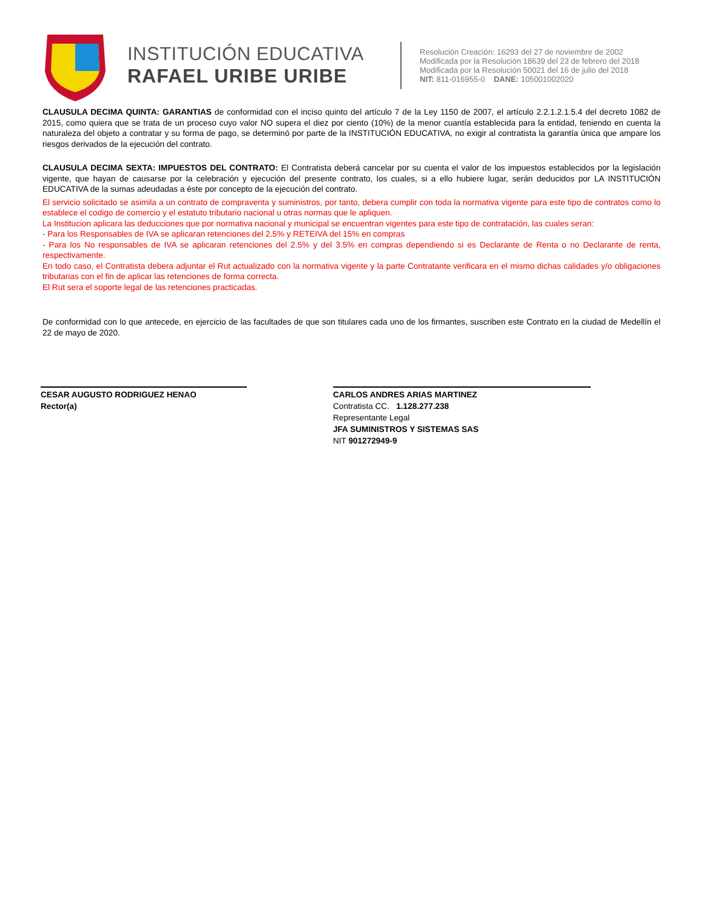INSTITUCIÓN EDUCATIVA
RAFAEL URIBE URIBE
Resolución Creación: 16293 del 27 de noviembre de 2002
Modificada por la Resolución 18639 del 23 de febrero del 2018
Modificada por la Resolución 50021 del 16 de julio del 2018
NIT: 811-016955-0 DANE: 105001002020
CLAUSULA DECIMA QUINTA: GARANTIAS de conformidad con el inciso quinto del artículo 7 de la Ley 1150 de 2007, el artículo 2.2.1.2.1.5.4 del decreto 1082 de 2015, como quiera que se trata de un proceso cuyo valor NO supera el diez por ciento (10%) de la menor cuantía establecida para la entidad, teniendo en cuenta la naturaleza del objeto a contratar y su forma de pago, se determinó por parte de la INSTITUCIÓN EDUCATIVA, no exigir al contratista la garantía única que ampare los riesgos derivados de la ejecución del contrato.
CLAUSULA DECIMA SEXTA: IMPUESTOS DEL CONTRATO: El Contratista deberá cancelar por su cuenta el valor de los impuestos establecidos por la legislación vigente, que hayan de causarse por la celebración y ejecución del presente contrato, los cuales, si a ello hubiere lugar, serán deducidos por LA INSTITUCIÓN EDUCATIVA de la sumas adeudadas a éste por concepto de la ejecución del contrato.
El servicio solicitado se asimila a un contrato de compraventa y suministros, por tanto, debera cumplir con toda la normativa vigente para este tipo de contratos como lo establece el codigo de comercio y el estatuto tributario nacional u otras normas que le apliquen.
La Institucion aplicara las deducciones que por normativa nacional y municipal se encuentran vigentes para este tipo de contratación, las cuales seran:
- Para los Responsables de IVA se aplicaran retenciones del 2.5% y RETEIVA del 15% en compras
- Para los No responsables de IVA se aplicaran retenciones del 2.5% y del 3.5% en compras dependiendo si es Declarante de Renta o no Declarante de renta, respectivamente.
En todo caso, el Contratista debera adjuntar el Rut actualizado con la normativa vigente y la parte Contratante verificara en el mismo dichas calidades y/o obligaciones tributarias con el fin de aplicar las retenciones de forma correcta.
El Rut sera el soporte legal de las retenciones practicadas.
De conformidad con lo que antecede, en ejercicio de las facultades de que son titulares cada uno de los firmantes, suscriben este Contrato en la ciudad de Medellín el 22 de mayo de 2020.
CESAR AUGUSTO RODRIGUEZ HENAO
Rector(a)
CARLOS ANDRES ARIAS MARTINEZ
Contratista CC. 1.128.277.238
Representante Legal
JFA SUMINISTROS Y SISTEMAS SAS
NIT 901272949-9